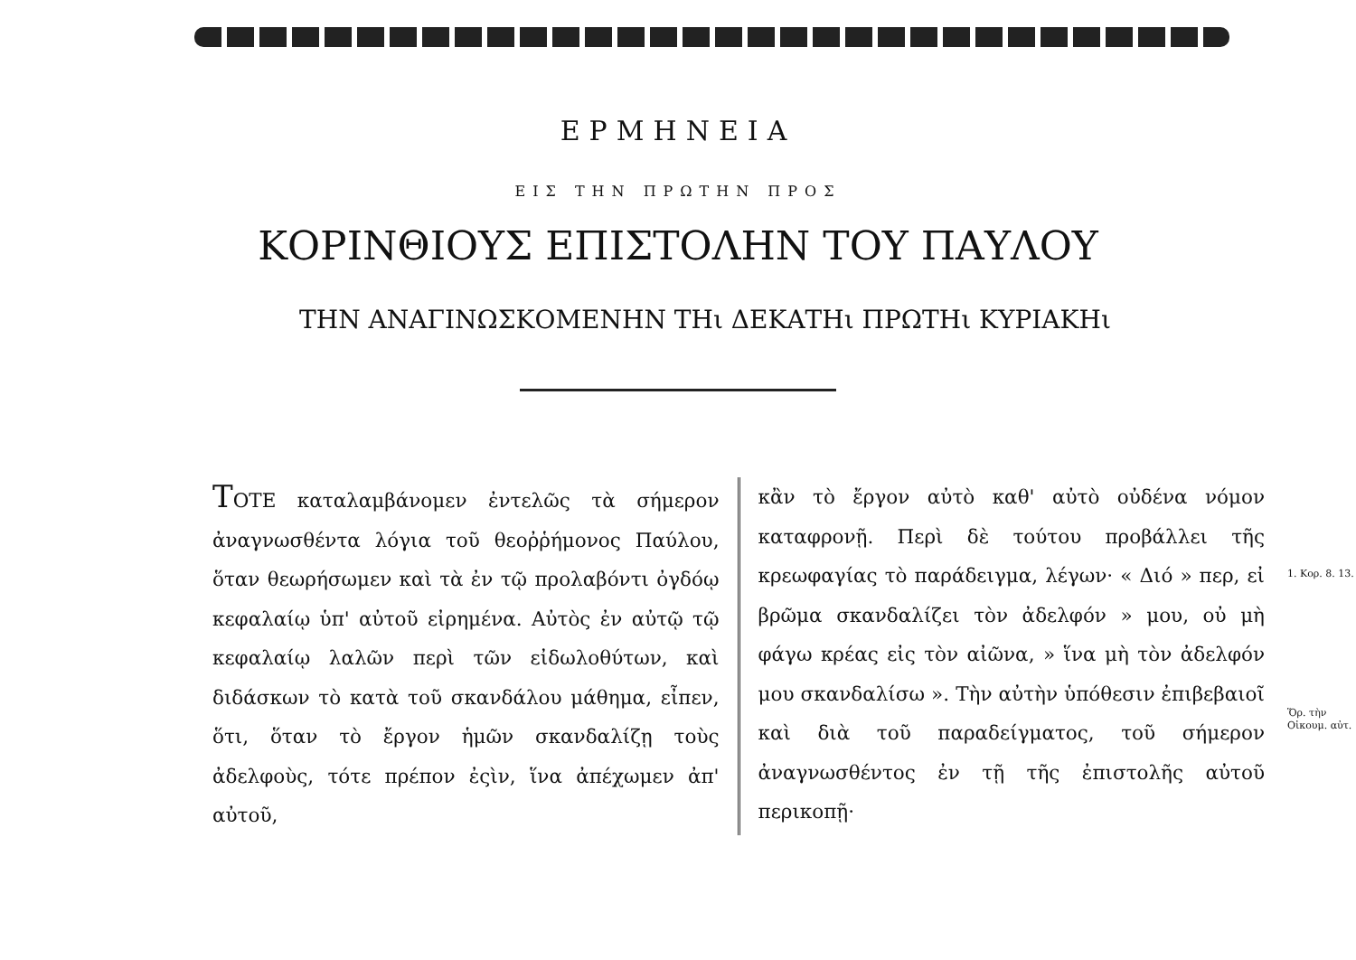ΕΡΜΗΝΕΙΑ
ΕΙΣ ΤΗΝ ΠΡΩΤΗΝ ΠΡΟΣ
ΚΟΡΙΝΘΙΟΥΣ ΕΠΙΣΤΟΛΗΝ ΤΟΥ ΠΑΥΛΟΥ
ΤΗΝ ΑΝΑΓΙΝΩΣΚΟΜΕΝΗΝ ΤΗι ΔΕΚΑΤΗι ΠΡΩΤΗι ΚΥΡΙΑΚΗι
ΤΟΤΕ καταλαμβάνομεν ἐντελῶς τὰ σήμερον ἀναγνωσθέντα λόγια τοῦ θεοῤῥήμονος Παύλου, ὅταν θεωρήσωμεν καὶ τὰ ἐν τῷ προλαβόντι ὀγδόῳ κεφαλαίῳ ὑπ' αὐτοῦ εἰρημένα. Αὐτὸς ἐν αὐτῷ τῷ κεφαλαίῳ λαλῶν περὶ τῶν εἰδωλοθύτων, καὶ διδάσκων τὸ κατὰ τοῦ σκανδάλου μάθημα, εἶπεν, ὅτι, ὅταν τὸ ἔργον ἡμῶν σκανδαλίζῃ τοὺς ἀδελφοὺς, τότε πρέπον ἐςὶν, ἵνα ἀπέχωμεν ἀπ' αὐτοῦ,
κἂν τὸ ἔργον αὐτὸ καθ' αὐτὸ οὐδένα νόμον καταφρονῇ. Περὶ δὲ τούτου προβάλλει τῆς κρεωφαγίας τὸ παράδειγμα, λέγων· « Διό » περ, εἰ βρῶμα σκανδαλίζει τὸν ἀδελφόν » μου, οὐ μὴ φάγω κρέας εἰς τὸν αἰῶνα, » ἵνα μὴ τὸν ἀδελφόν μου σκανδαλίσω ». Τὴν αὐτὴν ὑπόθεσιν ἐπιβεβαιοῖ καὶ διὰ τοῦ παραδείγματος, τοῦ σήμερον ἀναγνωσθέντος ἐν τῇ τῆς ἐπιστολῆς αὐτοῦ περικοπῇ·
1. Κορ. 8. 13.
Ὅρ. τὴν Οἰκουμ. αὐτ.